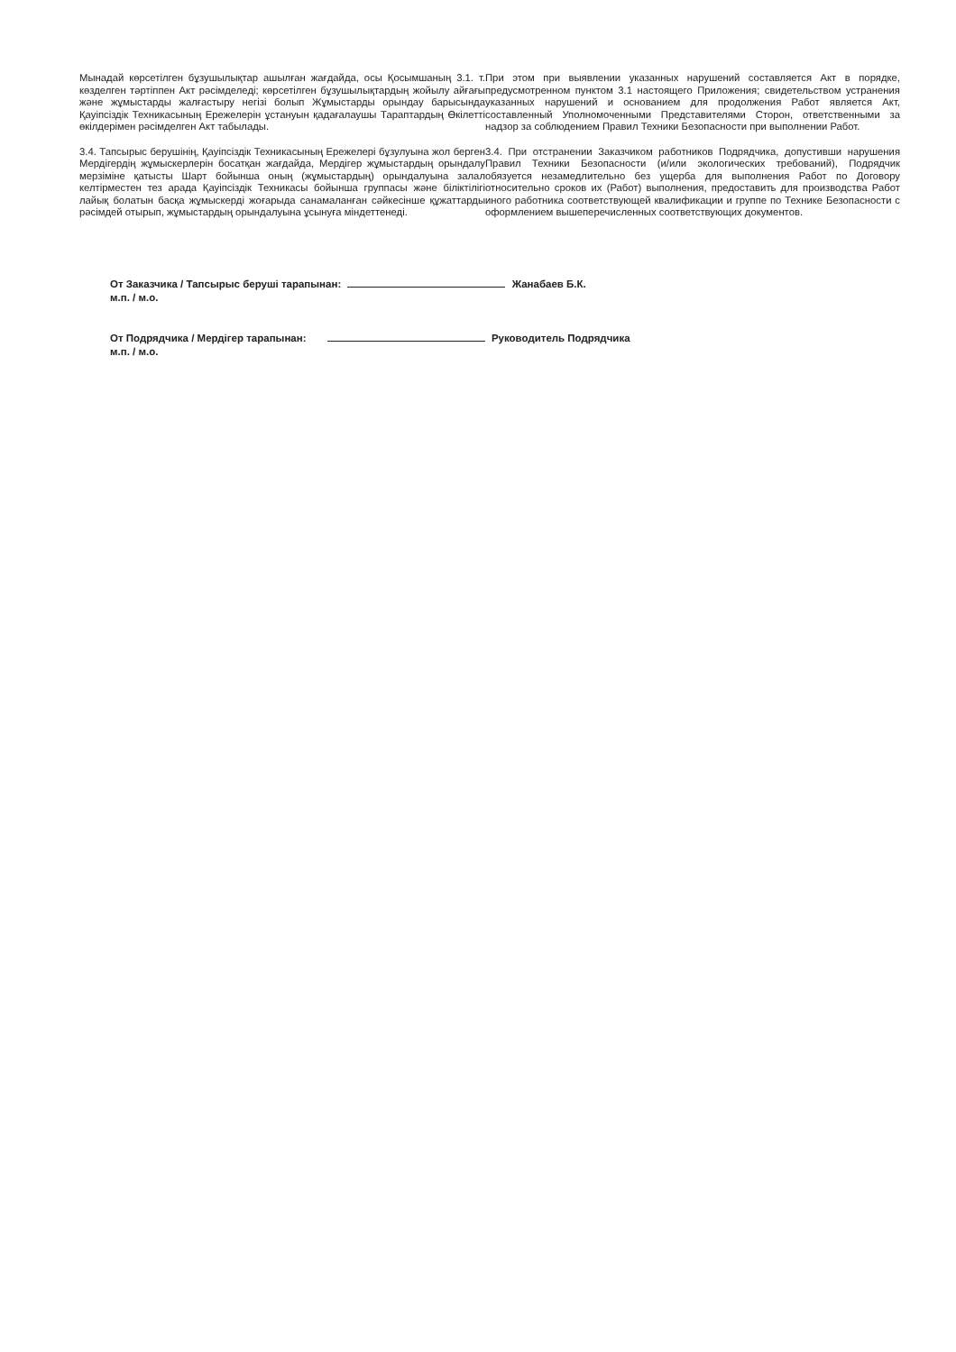Мынадай көрсетілген бұзушылықтар ашылған жағдайда, осы Қосымшаның 3.1. т. көзделген тәртіппен Акт рәсімделеді; көрсетілген бұзушылықтардың жойылу айғағы және жұмыстарды жалғастыру негізі болып Жұмыстарды орындау барысында Қауіпсіздік Техникасының Ережелерін ұстануын қадағалаушы Тараптардың Өкілетті өкілдерімен рәсімделген Акт табылады.
При этом при выявлении указанных нарушений составляется Акт в порядке, предусмотренном пунктом 3.1 настоящего Приложения; свидетельством устранения указанных нарушений и основанием для продолжения Работ является Акт, составленный Уполномоченными Представителями Сторон, ответственными за надзор за соблюдением Правил Техники Безопасности при выполнении Работ.
3.4. Тапсырыс берушінің, Қауіпсіздік Техникасының Ережелері бұзулуына жол берген Мердігердің жұмыскерлерін босатқан жағдайда, Мердігер жұмыстардың орындалу мерзіміне қатысты Шарт бойынша оның (жұмыстардың) орындалуына залал келтірместен тез арада Қауіпсіздік Техникасы бойынша группасы және біліктілігі лайық болатын басқа жұмыскерді жоғарыда санамаланған сәйкесінше құжаттарды рәсімдей отырып, жұмыстардың орындалуына ұсынуға міндеттенеді.
3.4. При отстранении Заказчиком работников Подрядчика, допустивши нарушения Правил Техники Безопасности (и/или экологических требований), Подрядчик обязуется незамедлительно без ущерба для выполнения Работ по Договору относительно сроков их (Работ) выполнения, предоставить для производства Работ иного работника соответствующей квалификации и группе по Технике Безопасности с оформлением вышеперечисленных соответствующих документов.
От Заказчика / Тапсырыс беруші тарапынан: Жанабаев Б.К.
м.п. / м.о.
От Подрядчика / Мердігер тарапынан: Руководитель Подрядчика
м.п. / м.о.